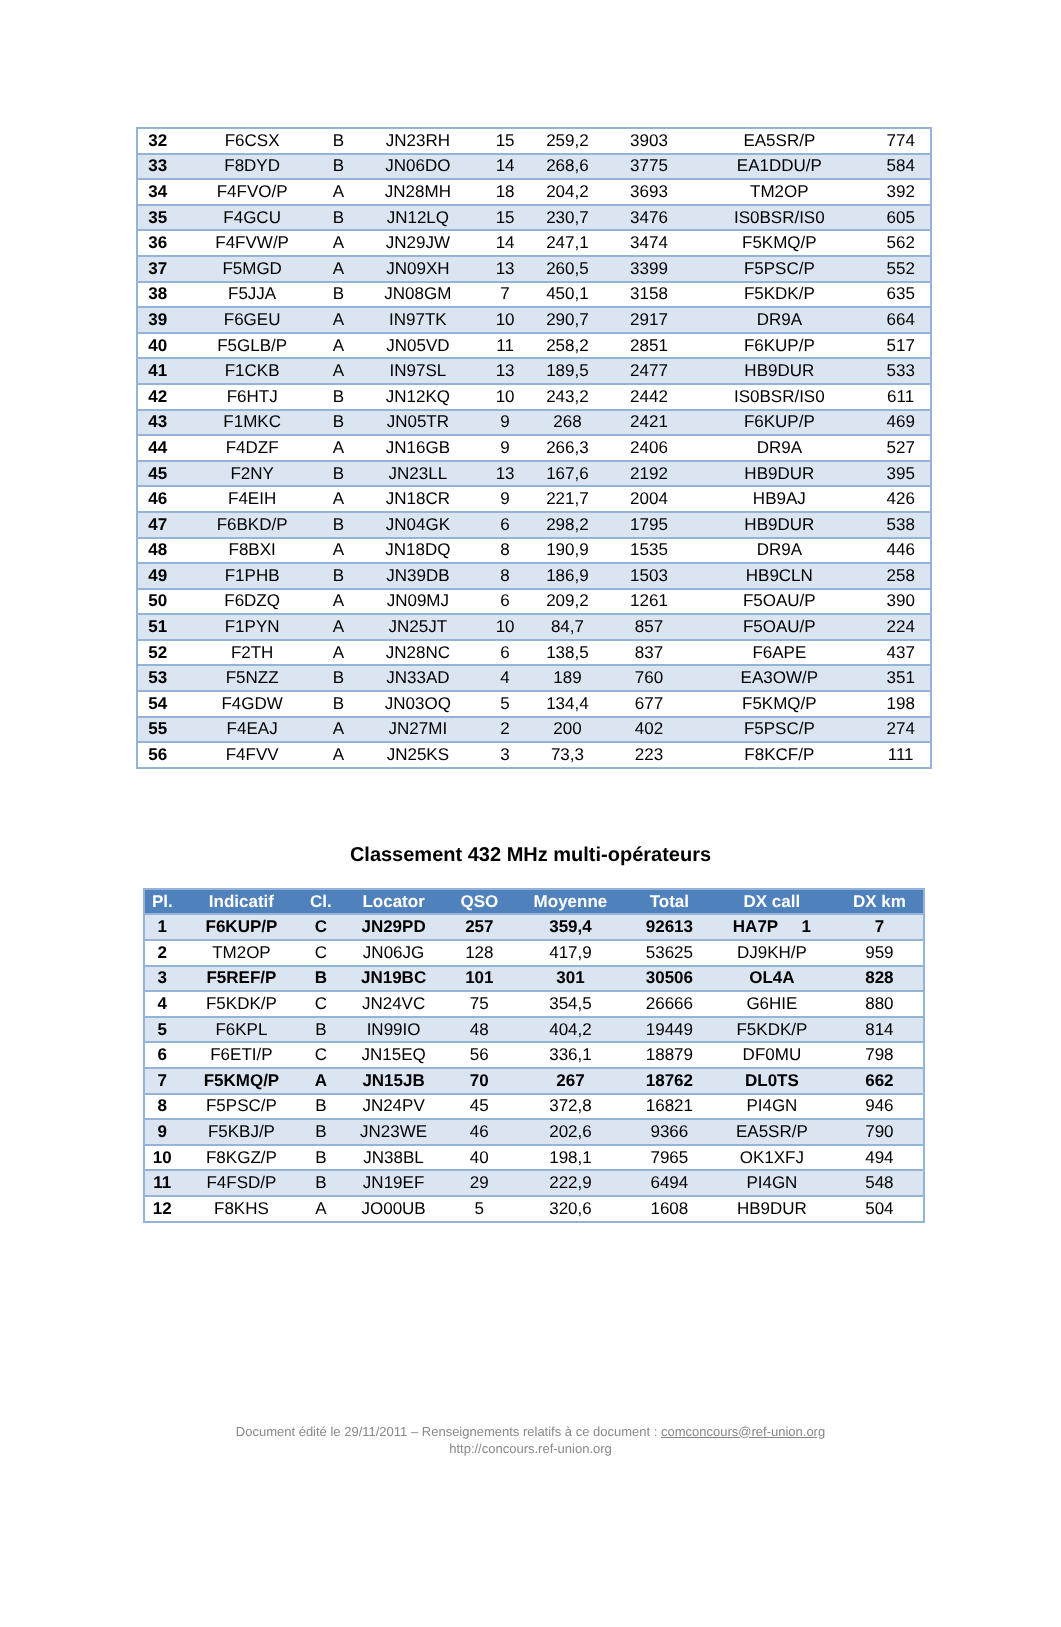| 32 | F6CSX | B | JN23RH | 15 | 259,2 | 3903 | EA5SR/P | 774 |
| 33 | F8DYD | B | JN06DO | 14 | 268,6 | 3775 | EA1DDU/P | 584 |
| 34 | F4FVO/P | A | JN28MH | 18 | 204,2 | 3693 | TM2OP | 392 |
| 35 | F4GCU | B | JN12LQ | 15 | 230,7 | 3476 | IS0BSR/IS0 | 605 |
| 36 | F4FVW/P | A | JN29JW | 14 | 247,1 | 3474 | F5KMQ/P | 562 |
| 37 | F5MGD | A | JN09XH | 13 | 260,5 | 3399 | F5PSC/P | 552 |
| 38 | F5JJA | B | JN08GM | 7 | 450,1 | 3158 | F5KDK/P | 635 |
| 39 | F6GEU | A | IN97TK | 10 | 290,7 | 2917 | DR9A | 664 |
| 40 | F5GLB/P | A | JN05VD | 11 | 258,2 | 2851 | F6KUP/P | 517 |
| 41 | F1CKB | A | IN97SL | 13 | 189,5 | 2477 | HB9DUR | 533 |
| 42 | F6HTJ | B | JN12KQ | 10 | 243,2 | 2442 | IS0BSR/IS0 | 611 |
| 43 | F1MKC | B | JN05TR | 9 | 268 | 2421 | F6KUP/P | 469 |
| 44 | F4DZF | A | JN16GB | 9 | 266,3 | 2406 | DR9A | 527 |
| 45 | F2NY | B | JN23LL | 13 | 167,6 | 2192 | HB9DUR | 395 |
| 46 | F4EIH | A | JN18CR | 9 | 221,7 | 2004 | HB9AJ | 426 |
| 47 | F6BKD/P | B | JN04GK | 6 | 298,2 | 1795 | HB9DUR | 538 |
| 48 | F8BXI | A | JN18DQ | 8 | 190,9 | 1535 | DR9A | 446 |
| 49 | F1PHB | B | JN39DB | 8 | 186,9 | 1503 | HB9CLN | 258 |
| 50 | F6DZQ | A | JN09MJ | 6 | 209,2 | 1261 | F5OAU/P | 390 |
| 51 | F1PYN | A | JN25JT | 10 | 84,7 | 857 | F5OAU/P | 224 |
| 52 | F2TH | A | JN28NC | 6 | 138,5 | 837 | F6APE | 437 |
| 53 | F5NZZ | B | JN33AD | 4 | 189 | 760 | EA3OW/P | 351 |
| 54 | F4GDW | B | JN03OQ | 5 | 134,4 | 677 | F5KMQ/P | 198 |
| 55 | F4EAJ | A | JN27MI | 2 | 200 | 402 | F5PSC/P | 274 |
| 56 | F4FVV | A | JN25KS | 3 | 73,3 | 223 | F8KCF/P | 111 |
Classement 432 MHz multi-opérateurs
| Pl. | Indicatif | Cl. | Locator | QSO | Moyenne | Total | DX call | DX km |
| --- | --- | --- | --- | --- | --- | --- | --- | --- |
| 1 | F6KUP/P | C | JN29PD | 257 | 359,4 | 92613 | HA7P 1 | 7 |
| 2 | TM2OP | C | JN06JG | 128 | 417,9 | 53625 | DJ9KH/P | 959 |
| 3 | F5REF/P | B | JN19BC | 101 | 301 | 30506 | OL4A | 828 |
| 4 | F5KDK/P | C | JN24VC | 75 | 354,5 | 26666 | G6HIE | 880 |
| 5 | F6KPL | B | IN99IO | 48 | 404,2 | 19449 | F5KDK/P | 814 |
| 6 | F6ETI/P | C | JN15EQ | 56 | 336,1 | 18879 | DF0MU | 798 |
| 7 | F5KMQ/P | A | JN15JB | 70 | 267 | 18762 | DL0TS | 662 |
| 8 | F5PSC/P | B | JN24PV | 45 | 372,8 | 16821 | PI4GN | 946 |
| 9 | F5KBJ/P | B | JN23WE | 46 | 202,6 | 9366 | EA5SR/P | 790 |
| 10 | F8KGZ/P | B | JN38BL | 40 | 198,1 | 7965 | OK1XFJ | 494 |
| 11 | F4FSD/P | B | JN19EF | 29 | 222,9 | 6494 | PI4GN | 548 |
| 12 | F8KHS | A | JO00UB | 5 | 320,6 | 1608 | HB9DUR | 504 |
Document édité le 29/11/2011 – Renseignements relatifs à ce document : comconcours@ref-union.org
http://concours.ref-union.org